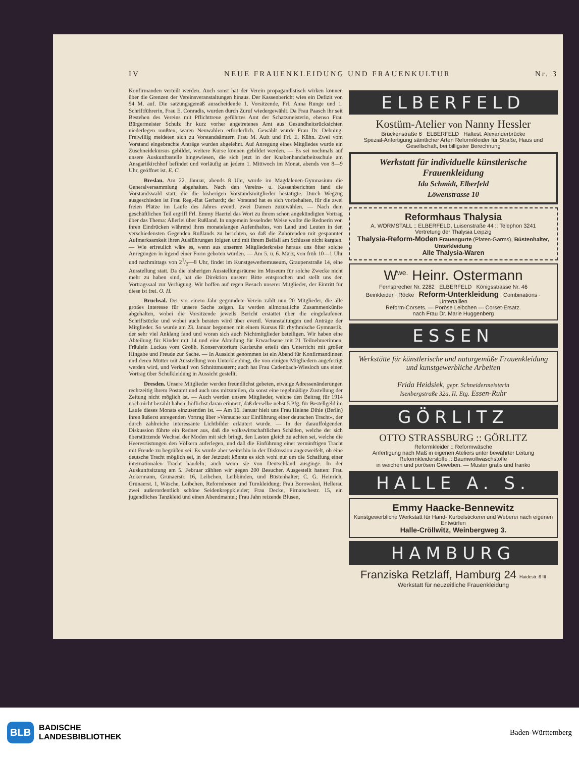IV NEUE FRAUENKLEIDUNG UND FRAUENKULTUR Nr. 3
Konfirmanden verteilt werden. Auch sonst hat der Verein propagandistisch wirken können über die Grenzen der Vereinsveranstaltungen hinaus. Der Kassenbericht wies ein Defizit von 94 M. auf. Die satzungsgemäß ausscheidende 1. Vorsitzende, Frl. Anna Runge und 1. Schriftführerin, Frau E. Conradis, wurden durch Zuruf wiedergewählt. Da Frau Paasch ihr seit Bestehen des Vereins mit Pflichttreue geführtes Amt der Schatzmeisterin, ebenso Frau Bürgermeister Schulz ihr kurz vorher angetretenes Amt aus Gesundheitsrücksichten niederlegen mußten, waren Neuwahlen erforderlich. Gewählt wurde Frau Dr. Dehning. Freiwillig meldeten sich zu Vorstandsämtern Frau M. Auft und Frl. E. Kühn. Zwei vom Vorstand eingebrachte Anträge wurden abgelehnt. Auf Anregung eines Mitgliedes wurde ein Zuschneidekursus gebildet, weitere Kurse können gebildet werden. — Es sei nochmals auf unsere Auskunftsstelle hingewiesen, die sich jetzt in der Knabenhandarbeitsschule am Ansgariikirchhof befindet und vorläufig an jedem 1. Mittwoch im Monat, abends von 8—9 Uhr, geöffnet ist. E. C.
Breslau. Am 22. Januar, abends 8 Uhr, wurde im Magdalenen-Gymnasium die Generalversammlung abgehalten. Nach den Vereins- u. Kassenberichten fand die Vorstandswahl statt, die die bisherigen Vorstandsmitglieder bestätigte. Durch Wegzug ausgeschieden ist Frau Reg.-Rat Gerhardt; der Vorstand hat es sich vorbehalten, für die zwei freien Plätze im Laufe des Jahres eventl. zwei Damen zuzuwählen. — Nach dem geschäftlichen Teil ergriff Frl. Emmy Haertel das Wort zu ihrem schon angekündigten Vortrag über das Thema: Allerlei über Rußland. In ungemein fesselnder Weise wußte die Rednerin von ihren Eindrücken während ihres monatelangen Aufenthaltes, von Land und Leuten in den verschiedensten Gegenden Rußlands zu berichten, so daß die Zuhörenden mit gespannter Aufmerksamkeit ihren Ausführungen folgten und mit ihrem Beifall am Schlusse nicht kargten. — Wie erfreulich wäre es, wenn aus unserem Mitgliederkreise heraus uns öfter solche Anregungen in irgend einer Form geboten würden. — Am 5. u. 6. März, von früh 10—1 Uhr und nachmittags von 21/2—8 Uhr, findet im Kunstgewerbemuseum, Graupenstraße 14, eine Ausstellung statt. Da die bisherigen Ausstellungsräume im Museum für solche Zwecke nicht mehr zu haben sind, hat die Direktion unserer Bitte entsprochen und stellt uns den Vortragssaal zur Verfügung. Wir hoffen auf regen Besuch unserer Mitglieder, der Eintritt für diese ist frei. O. H.
Bruchsal. Der vor einem Jahr gegründete Verein zählt nun 20 Mitglieder, die alle großes Interesse für unsere Sache zeigen. Es werden allmonatliche Zusammenkünfte abgehalten, wobei die Vorsitzende jeweils Bericht erstattet über die eingelaufenen Schriftstücke und wobei auch beraten wird über eventl. Veranstaltungen und Anträge der Mitglieder. So wurde am 23. Januar begonnen mit einem Kursus für rhythmische Gymnastik, der sehr viel Anklang fand und woran sich auch Nichtmitglieder beteiligen. Wir haben eine Abteilung für Kinder mit 14 und eine Abteilung für Erwachsene mit 21 Teilnehmerinnen. Fräulein Luckas vom Großh. Konservatorium Karlsruhe erteilt den Unterricht mit großer Hingabe und Freude zur Sache. — In Aussicht genommen ist ein Abend für Konfirmandinnen und deren Mütter mit Ausstellung von Unterkleidung, die von einigen Mitgliedern angefertigt werden wird, und Verkauf von Schnittmustern; auch hat Frau Cadenbach-Wiesloch uns einen Vortrag über Schulkleidung in Aussicht gestellt.
Dresden. Unsere Mitglieder werden freundlichst gebeten, etwaige Adressenänderungen rechtzeitig ihrem Postamt und auch uns mitzuteilen, da sonst eine regelmäßige Zustellung der Zeitung nicht möglich ist. — Auch werden unsere Mitglieder, welche den Beitrag für 1914 noch nicht bezahlt haben, höflichst daran erinnert, daß derselbe nebst 5 Pfg. für Bestellgeld im Laufe dieses Monats einzusenden ist. — Am 16. Januar hielt uns Frau Helene Dihle (Berlin) ihren äußerst anregenden Vortrag über »Versuche zur Einführung einer deutschen Tracht«, der durch zahlreiche interessante Lichtbilder erläutert wurde. — In der darauffolgenden Diskussion führte ein Redner aus, daß die volkswirtschaftlichen Schäden, welche der sich überstürzende Wechsel der Moden mit sich bringt, den Lasten gleich zu achten sei, welche die Heeresrüstungen den Völkern auferlegen, und daß die Einführung einer vernünftigen Tracht mit Freude zu begrüßen sei. Es wurde aber weiterhin in der Diskussion angezweifelt, ob eine deutsche Tracht möglich sei, in der Jetztzeit könnte es sich wohl nur um die Schaffung einer internationalen Tracht handeln; auch wenn sie von Deutschland ausginge. In der Auskunftsitzung am 5. Februar zählten wir gegen 200 Besucher. Ausgestellt hatten: Frau Ackermann, Grunaerstr. 16, Leibchen, Leibbinden, und Büstenhalter; C. G. Heinrich, Grunaerst. 1, Wäsche, Leibchen, Reformhosen und Turnkleidung; Frau Borowskoi, Hellerau zwei außerordentlich schöne Seidenkreppkleider; Frau Decke, Pirnaischestr. 15, ein jugendliches Tanzkleid und einen Abendmantel; Frau Jahn reizende Blusen,
ELBERFELD
Kostüm-Atelier von Nanny Hessler
Brückenstraße 6 ELBERFELD Haltest. Alexanderbrücke
Spezial-Anfertigung sämtlicher Arten Reformkleider für Straße, Haus und Gesellschaft, bei billigster Berechnung
Werkstatt für individuelle künstlerische Frauenkleidung
Ida Schmidt, Elberfeld
Löwenstrasse 10
Reformhaus Thalysia
A. WORMSTALL :: ELBERFELD, Luisenstraße 44 :: Telephon 3241
Vertretung der Thalysia Leipzig
Thalysia-Reform-Moden Frauengurte (Platen-Garms), Büstenhalter, Unterkleidung
Alle Thalysia-Waren
W<sup>we.</sup> Heinr. Ostermann
Fernsprecher Nr. 2282 ELBERFELD Königsstrasse Nr. 46
Beinkleider · Röcke Reform-Unterkleidung Combinations · Untertaillen
Reform-Corsets. — Poröse Leibchen — Corset-Ersatz.
nach Frau Dr. Marie Huggenberg
ESSEN
Werkstätte für künstlerische und naturgemäße Frauenkleidung und kunstgewerbliche Arbeiten
Frida Heidsiek, gepr. Schneidermeisterin
Isenbergstraße 32a, II. Etg. Essen-Ruhr
GÖRLITZ
OTTO STRASSBURG :: GÖRLITZ
Reformkleider :: Reformwäsche
Anfertigung nach Maß in eigenen Ateliers unter bewährter Leitung
Reformkleiderstoffe :: Baumwollwaschstoffe
in weichen und porösen Geweben. — Muster gratis und franko
HALLE A. S.
Emmy Haacke-Bennewitz
Kunstgewerbliche Werkstatt für Hand- Kurbelstickerei und Weberei nach eigenen Entwürfen
Halle-Cröllwitz, Weinbergweg 3.
HAMBURG
Franziska Retzlaff, Hamburg 24 Haidestr. 6 III
Werkstatt für neuzeitliche Frauenkleidung
BLB BADISCHE
LANDESBIBLIOTHEK
Baden-Württemberg